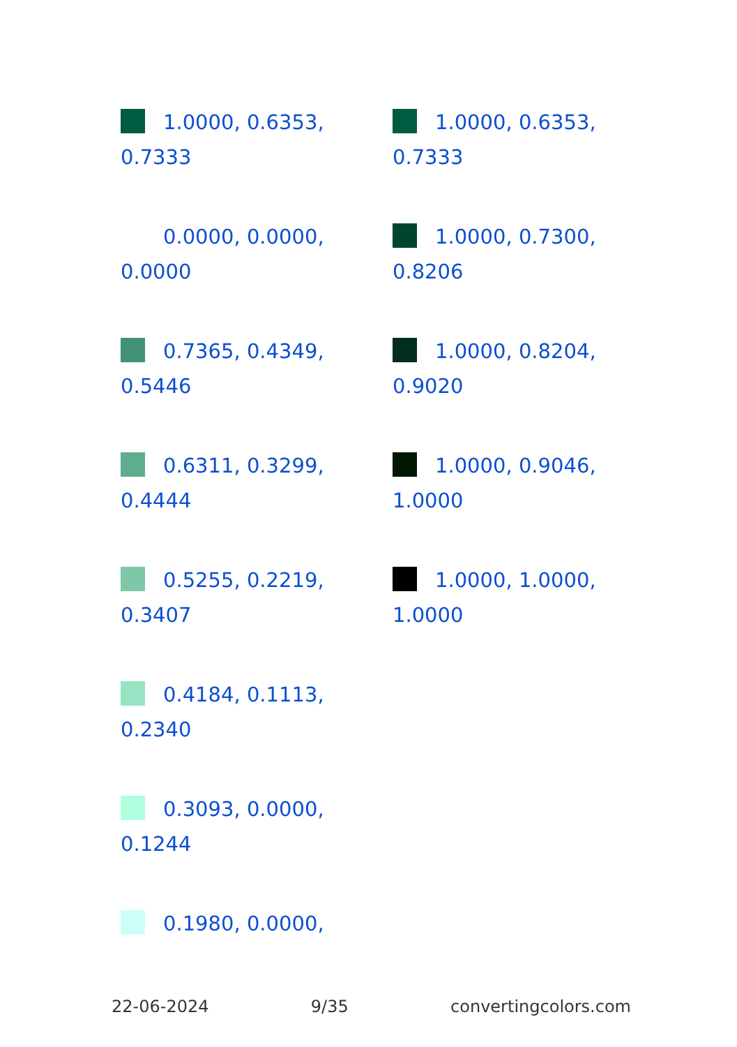1.0000, 0.6353, 0.7333
0.0000, 0.0000, 0.0000
0.7365, 0.4349, 0.5446
0.6311, 0.3299, 0.4444
0.5255, 0.2219, 0.3407
0.4184, 0.1113, 0.2340
0.3093, 0.0000, 0.1244
0.1980, 0.0000,
1.0000, 0.6353, 0.7333
1.0000, 0.7300, 0.8206
1.0000, 0.8204, 0.9020
1.0000, 0.9046, 1.0000
1.0000, 1.0000, 1.0000
22-06-2024 9/35 convertingcolors.com